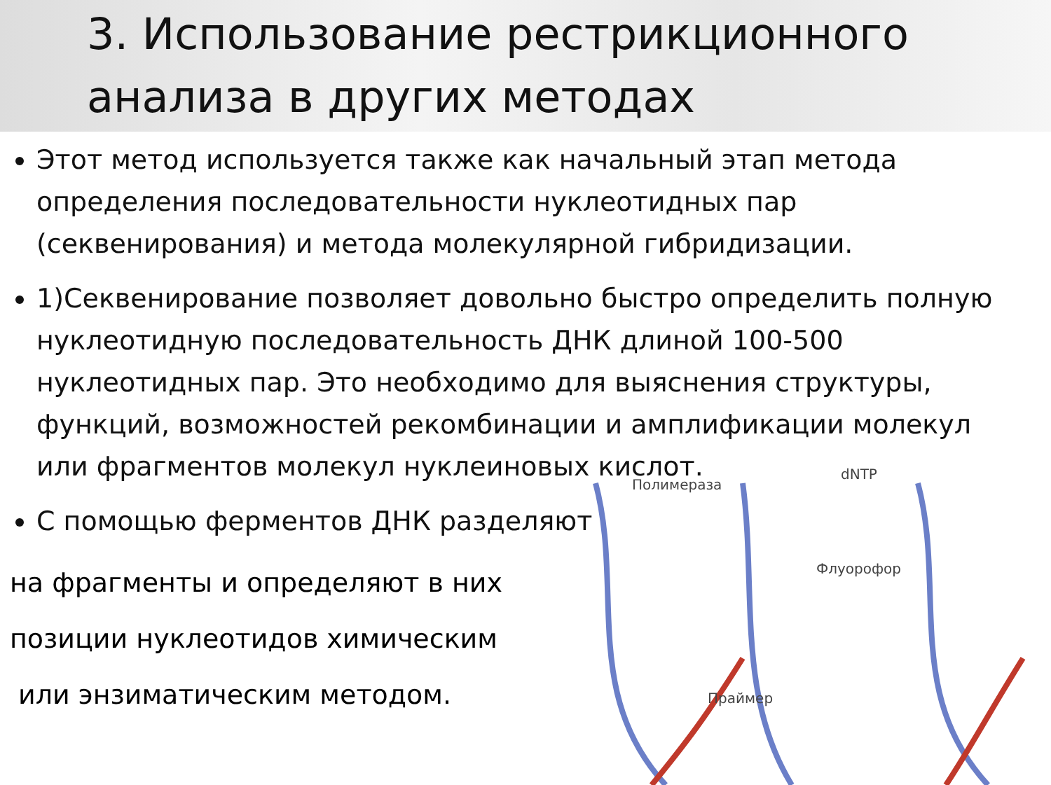3. Использование рестрикционного анализа в других методах
Этот метод используется также как начальный этап метода определения последовательности нуклеотидных пар (секвенирования) и метода молекулярной гибридизации.
1)Секвенирование позволяет довольно быстро определить полную нуклеотидную последовательность ДНК длиной 100-500 нуклеотидных пар. Это необходимо для выяснения структуры, функций, возможностей рекомбинации и амплификации молекул или фрагментов молекул нуклеиновых кислот.
С помощью ферментов ДНК разделяют
на фрагменты и определяют в них
позиции нуклеотидов химическим
или энзиматическим методом.
Полимераза
dNTP
Флуорофор
Праймер